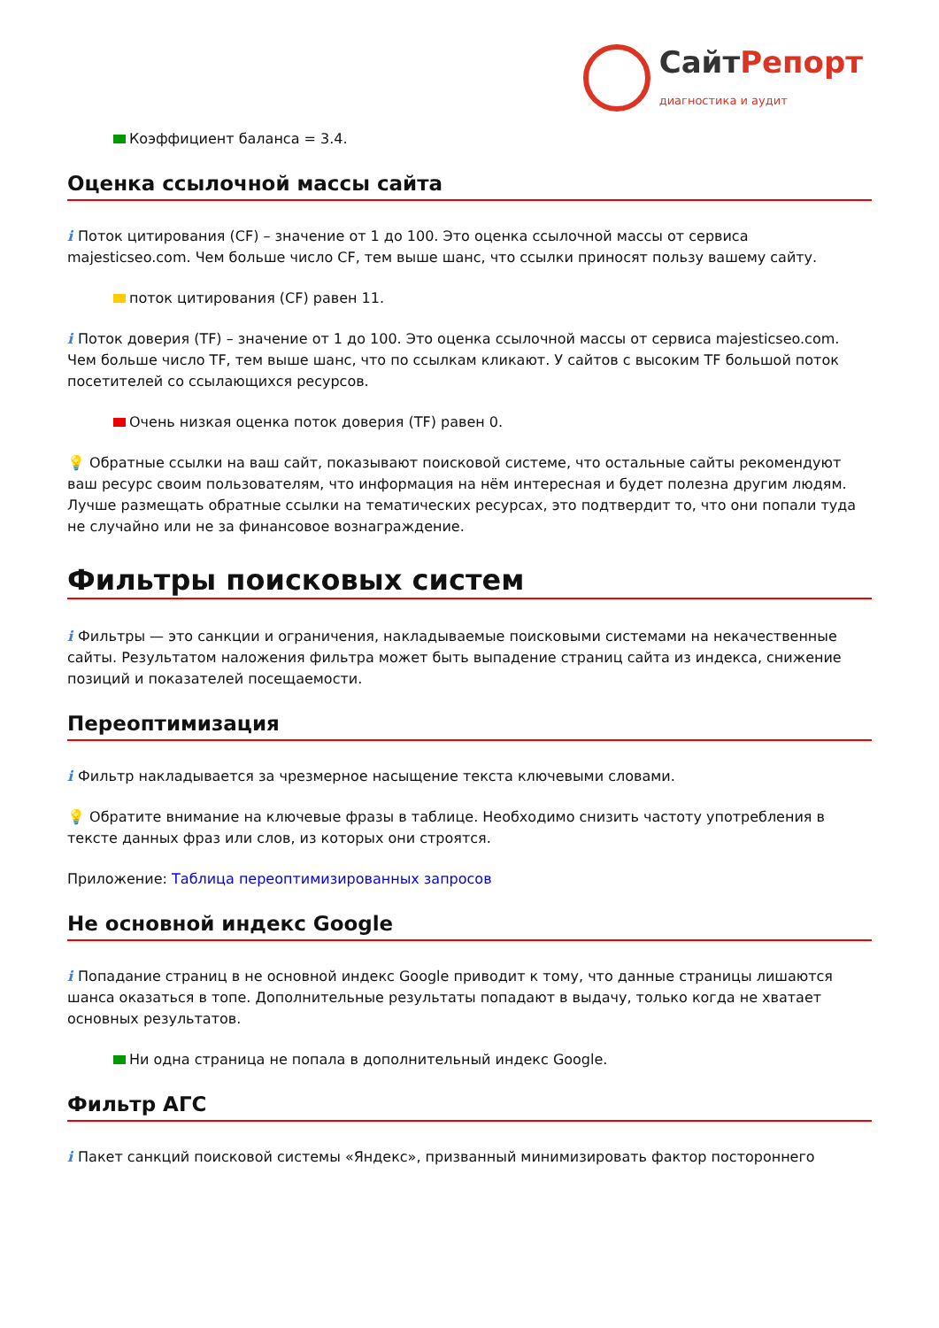СайтРепорт
диагностика и аудит
Коэффициент баланса = 3.4.
Оценка ссылочной массы сайта
i Поток цитирования (CF) – значение от 1 до 100. Это оценка ссылочной массы от сервиса majesticseo.com. Чем больше число CF, тем выше шанс, что ссылки приносят пользу вашему сайту.
поток цитирования (CF) равен 11.
i Поток доверия (TF) – значение от 1 до 100. Это оценка ссылочной массы от сервиса majesticseo.com. Чем больше число TF, тем выше шанс, что по ссылкам кликают. У сайтов с высоким TF большой поток посетителей со ссылающихся ресурсов.
Очень низкая оценка поток доверия (TF) равен 0.
💡 Обратные ссылки на ваш сайт, показывают поисковой системе, что остальные сайты рекомендуют ваш ресурс своим пользователям, что информация на нём интересная и будет полезна другим людям. Лучше размещать обратные ссылки на тематических ресурсах, это подтвердит то, что они попали туда не случайно или не за финансовое вознаграждение.
Фильтры поисковых систем
i Фильтры — это санкции и ограничения, накладываемые поисковыми системами на некачественные сайты. Результатом наложения фильтра может быть выпадение страниц сайта из индекса, снижение позиций и показателей посещаемости.
Переоптимизация
i Фильтр накладывается за чрезмерное насыщение текста ключевыми словами.
💡 Обратите внимание на ключевые фразы в таблице. Необходимо снизить частоту употребления в тексте данных фраз или слов, из которых они строятся.
Приложение: Таблица переоптимизированных запросов
Не основной индекс Google
i Попадание страниц в не основной индекс Google приводит к тому, что данные страницы лишаются шанса оказаться в топе. Дополнительные результаты попадают в выдачу, только когда не хватает основных результатов.
Ни одна страница не попала в дополнительный индекс Google.
Фильтр АГС
i Пакет санкций поисковой системы «Яндекс», призванный минимизировать фактор постороннего